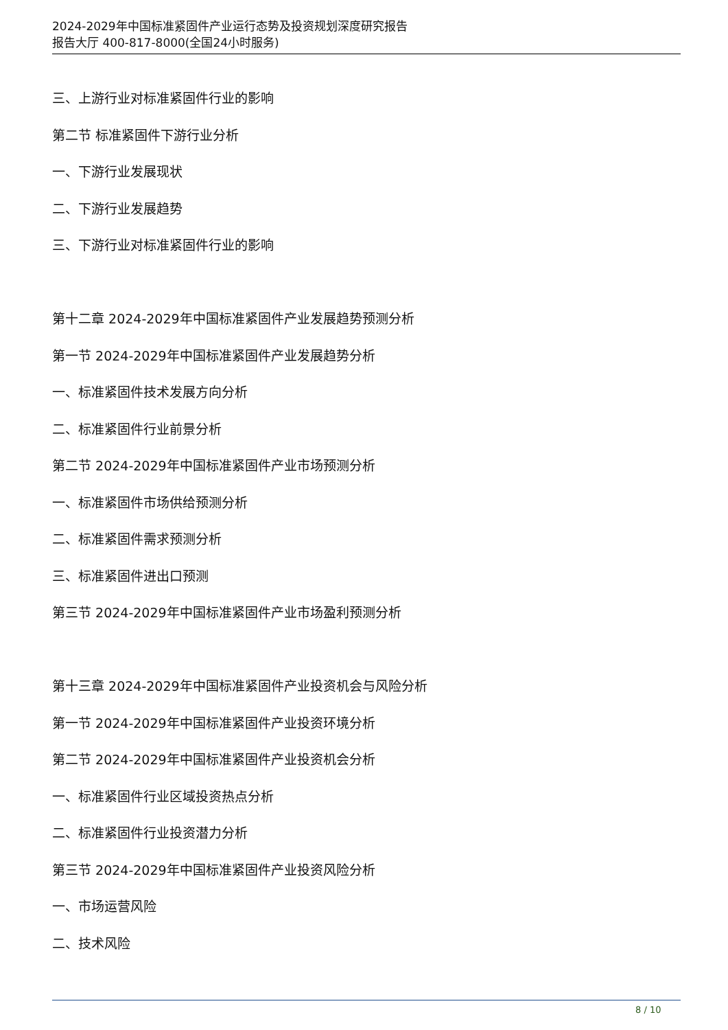2024-2029年中国标准紧固件产业运行态势及投资规划深度研究报告
报告大厅 400-817-8000(全国24小时服务)
三、上游行业对标准紧固件行业的影响
第二节 标准紧固件下游行业分析
一、下游行业发展现状
二、下游行业发展趋势
三、下游行业对标准紧固件行业的影响
第十二章 2024-2029年中国标准紧固件产业发展趋势预测分析
第一节 2024-2029年中国标准紧固件产业发展趋势分析
一、标准紧固件技术发展方向分析
二、标准紧固件行业前景分析
第二节 2024-2029年中国标准紧固件产业市场预测分析
一、标准紧固件市场供给预测分析
二、标准紧固件需求预测分析
三、标准紧固件进出口预测
第三节 2024-2029年中国标准紧固件产业市场盈利预测分析
第十三章 2024-2029年中国标准紧固件产业投资机会与风险分析
第一节 2024-2029年中国标准紧固件产业投资环境分析
第二节 2024-2029年中国标准紧固件产业投资机会分析
一、标准紧固件行业区域投资热点分析
二、标准紧固件行业投资潜力分析
第三节 2024-2029年中国标准紧固件产业投资风险分析
一、市场运营风险
二、技术风险
8 / 10